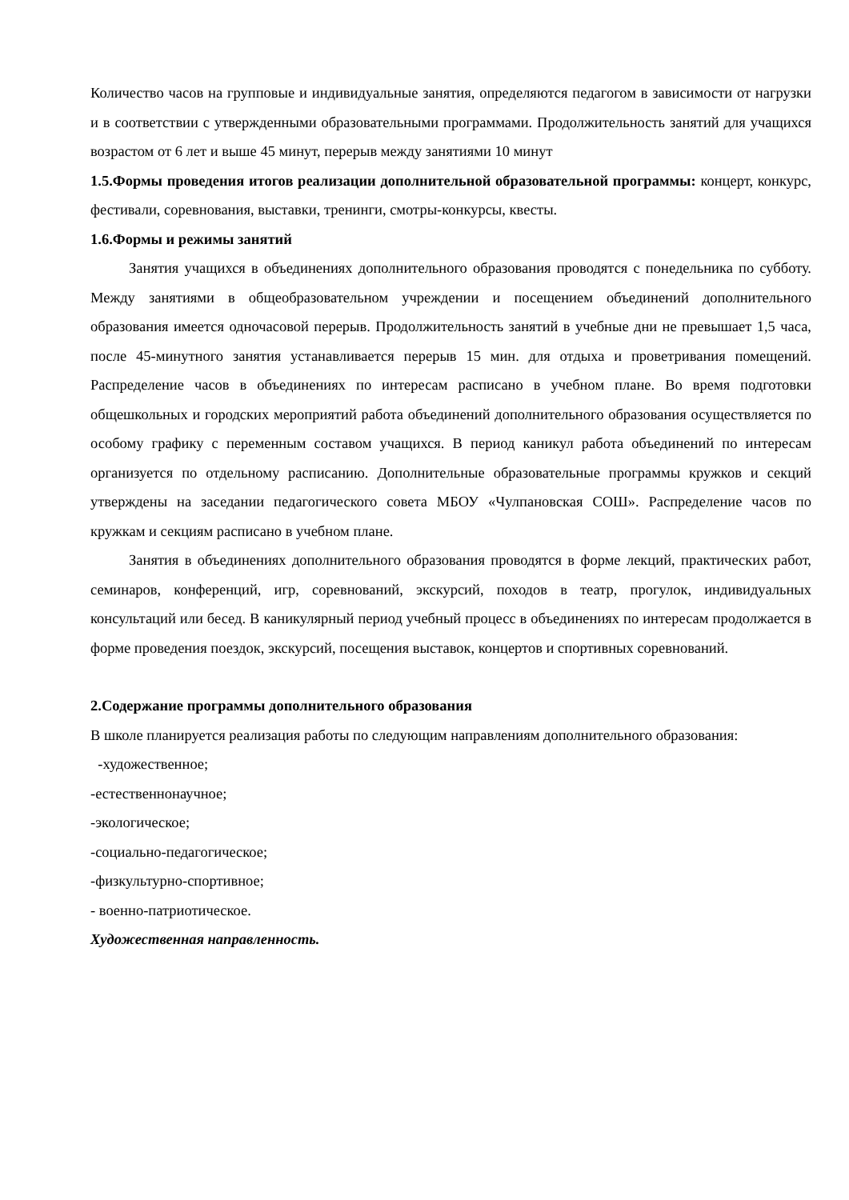Количество часов на групповые и индивидуальные занятия, определяются педагогом в зависимости от нагрузки и в соответствии с утвержденными образовательными программами. Продолжительность занятий для учащихся возрастом от 6 лет и выше 45 минут, перерыв между занятиями 10 минут
1.5.Формы проведения итогов реализации дополнительной образовательной программы: концерт, конкурс, фестивали, соревнования, выставки, тренинги, смотры-конкурсы, квесты.
1.6.Формы и режимы занятий
Занятия учащихся в объединениях дополнительного образования проводятся с понедельника по субботу. Между занятиями в общеобразовательном учреждении и посещением объединений дополнительного образования имеется одночасовой перерыв. Продолжительность занятий в учебные дни не превышает 1,5 часа, после 45-минутного занятия устанавливается перерыв 15 мин. для отдыха и проветривания помещений. Распределение часов в объединениях по интересам расписано в учебном плане. Во время подготовки общешкольных и городских мероприятий работа объединений дополнительного образования осуществляется по особому графику с переменным составом учащихся. В период каникул работа объединений по интересам организуется по отдельному расписанию. Дополнительные образовательные программы кружков и секций утверждены на заседании педагогического совета МБОУ «Чулпановская СОШ». Распределение часов по кружкам и секциям расписано в учебном плане.
Занятия в объединениях дополнительного образования проводятся в форме лекций, практических работ, семинаров, конференций, игр, соревнований, экскурсий, походов в театр, прогулок, индивидуальных консультаций или бесед. В каникулярный период учебный процесс в объединениях по интересам продолжается в форме проведения поездок, экскурсий, посещения выставок, концертов и спортивных соревнований.
2.Содержание программы дополнительного образования
В школе планируется реализация работы по следующим направлениям дополнительного образования:
-художественное;
-естественнонаучное;
-экологическое;
-социально-педагогическое;
-физкультурно-спортивное;
- военно-патриотическое.
Художественная направленность.